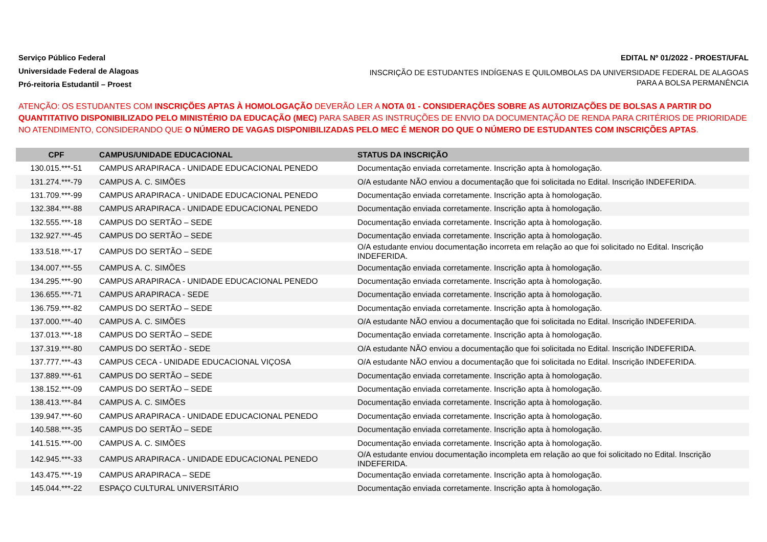Serviço Público Federal
Universidade Federal de Alagoas
Pró-reitoria Estudantil – Proest
EDITAL Nº 01/2022 - PROEST/UFAL
INSCRIÇÃO DE ESTUDANTES INDÍGENAS E QUILOMBOLAS DA UNIVERSIDADE FEDERAL DE ALAGOAS PARA A BOLSA PERMANÊNCIA
ATENÇÃO: OS ESTUDANTES COM INSCRIÇÕES APTAS À HOMOLOGAÇÃO DEVERÃO LER A NOTA 01 - CONSIDERAÇÕES SOBRE AS AUTORIZAÇÕES DE BOLSAS A PARTIR DO QUANTITATIVO DISPONIBILIZADO PELO MINISTÉRIO DA EDUCAÇÃO (MEC) PARA SABER AS INSTRUÇÕES DE ENVIO DA DOCUMENTAÇÃO DE RENDA PARA CRITÉRIOS DE PRIORIDADE NO ATENDIMENTO, CONSIDERANDO QUE O NÚMERO DE VAGAS DISPONIBILIZADAS PELO MEC É MENOR DO QUE O NÚMERO DE ESTUDANTES COM INSCRIÇÕES APTAS.
| CPF | CAMPUS/UNIDADE EDUCACIONAL | STATUS DA INSCRIÇÃO |
| --- | --- | --- |
| 130.015.***-51 | CAMPUS ARAPIRACA - UNIDADE EDUCACIONAL PENEDO | Documentação enviada corretamente. Inscrição apta à homologação. |
| 131.274.***-79 | CAMPUS A. C. SIMÕES | O/A estudante NÃO enviou a documentação que foi solicitada no Edital. Inscrição INDEFERIDA. |
| 131.709.***-99 | CAMPUS ARAPIRACA - UNIDADE EDUCACIONAL PENEDO | Documentação enviada corretamente. Inscrição apta à homologação. |
| 132.384.***-88 | CAMPUS ARAPIRACA - UNIDADE EDUCACIONAL PENEDO | Documentação enviada corretamente. Inscrição apta à homologação. |
| 132.555.***-18 | CAMPUS DO SERTÃO – SEDE | Documentação enviada corretamente. Inscrição apta à homologação. |
| 132.927.***-45 | CAMPUS DO SERTÃO – SEDE | Documentação enviada corretamente. Inscrição apta à homologação. |
| 133.518.***-17 | CAMPUS DO SERTÃO – SEDE | O/A estudante enviou documentação incorreta em relação ao que foi solicitado no Edital. Inscrição INDEFERIDA. |
| 134.007.***-55 | CAMPUS A. C. SIMÕES | Documentação enviada corretamente. Inscrição apta à homologação. |
| 134.295.***-90 | CAMPUS ARAPIRACA - UNIDADE EDUCACIONAL PENEDO | Documentação enviada corretamente. Inscrição apta à homologação. |
| 136.655.***-71 | CAMPUS ARAPIRACA - SEDE | Documentação enviada corretamente. Inscrição apta à homologação. |
| 136.759.***-82 | CAMPUS DO SERTÃO – SEDE | Documentação enviada corretamente. Inscrição apta à homologação. |
| 137.000.***-40 | CAMPUS A. C. SIMÕES | O/A estudante NÃO enviou a documentação que foi solicitada no Edital. Inscrição INDEFERIDA. |
| 137.013.***-18 | CAMPUS DO SERTÃO – SEDE | Documentação enviada corretamente. Inscrição apta à homologação. |
| 137.319.***-80 | CAMPUS DO SERTÃO - SEDE | O/A estudante NÃO enviou a documentação que foi solicitada no Edital. Inscrição INDEFERIDA. |
| 137.777.***-43 | CAMPUS CECA - UNIDADE EDUCACIONAL VIÇOSA | O/A estudante NÃO enviou a documentação que foi solicitada no Edital. Inscrição INDEFERIDA. |
| 137.889.***-61 | CAMPUS DO SERTÃO – SEDE | Documentação enviada corretamente. Inscrição apta à homologação. |
| 138.152.***-09 | CAMPUS DO SERTÃO – SEDE | Documentação enviada corretamente. Inscrição apta à homologação. |
| 138.413.***-84 | CAMPUS A. C. SIMÕES | Documentação enviada corretamente. Inscrição apta à homologação. |
| 139.947.***-60 | CAMPUS ARAPIRACA - UNIDADE EDUCACIONAL PENEDO | Documentação enviada corretamente. Inscrição apta à homologação. |
| 140.588.***-35 | CAMPUS DO SERTÃO – SEDE | Documentação enviada corretamente. Inscrição apta à homologação. |
| 141.515.***-00 | CAMPUS A. C. SIMÕES | Documentação enviada corretamente. Inscrição apta à homologação. |
| 142.945.***-33 | CAMPUS ARAPIRACA - UNIDADE EDUCACIONAL PENEDO | O/A estudante enviou documentação incompleta em relação ao que foi solicitado no Edital. Inscrição INDEFERIDA. |
| 143.475.***-19 | CAMPUS ARAPIRACA – SEDE | Documentação enviada corretamente. Inscrição apta à homologação. |
| 145.044.***-22 | ESPAÇO CULTURAL UNIVERSITÁRIO | Documentação enviada corretamente. Inscrição apta à homologação. |